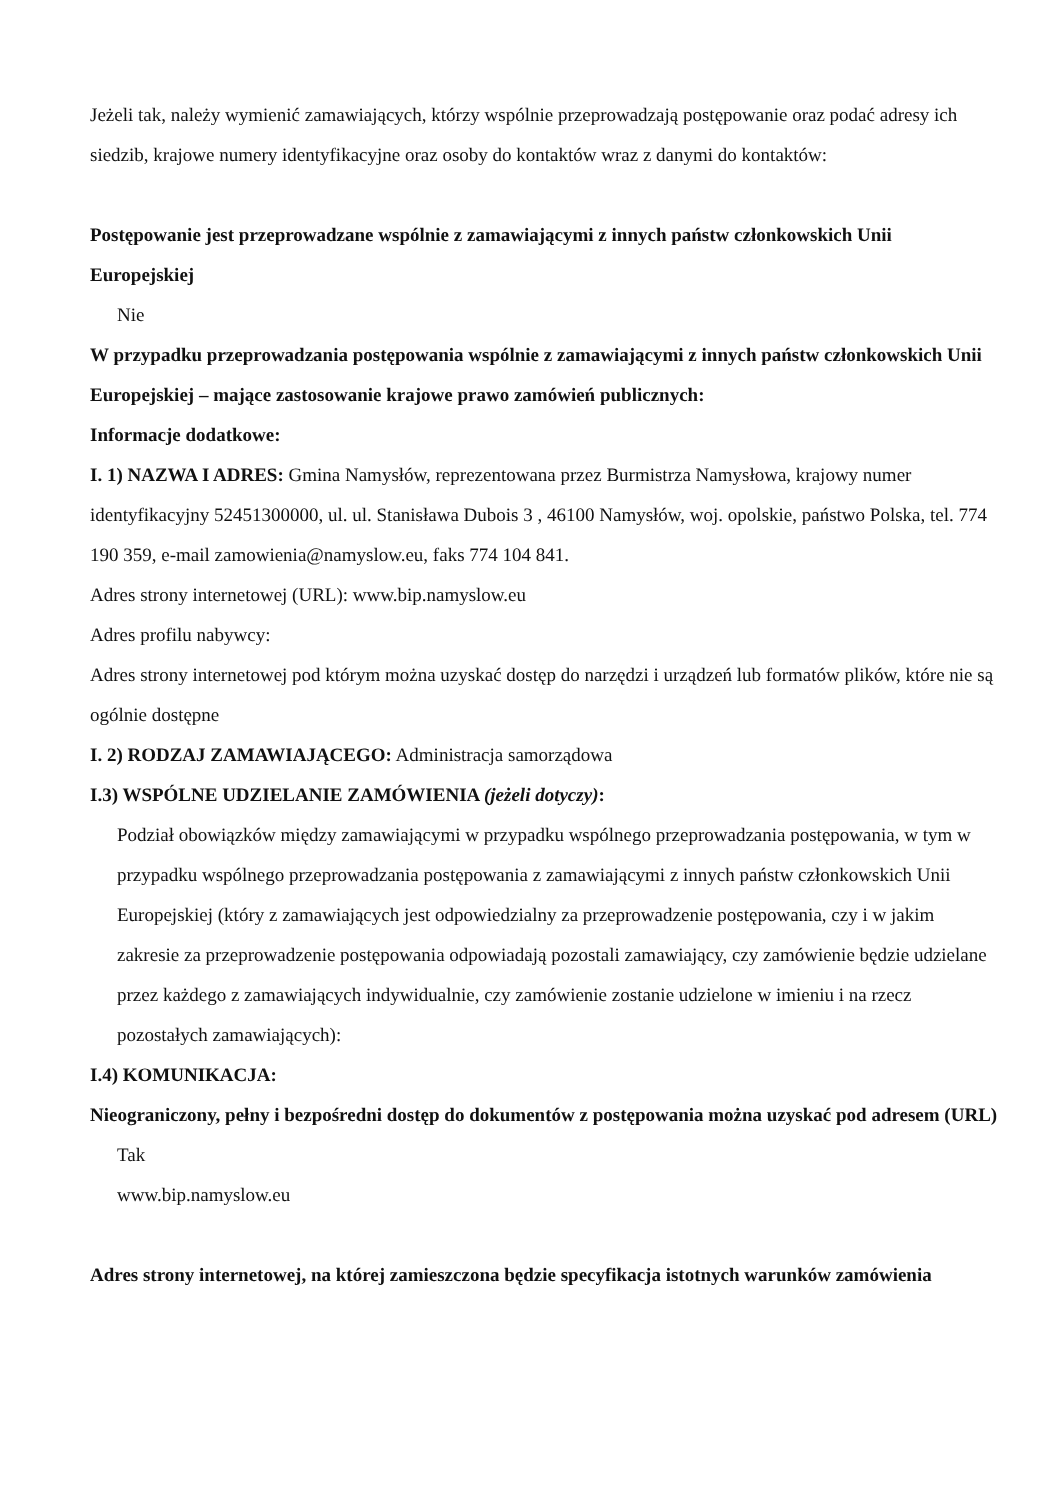Jeżeli tak, należy wymienić zamawiających, którzy wspólnie przeprowadzają postępowanie oraz podać adresy ich siedzib, krajowe numery identyfikacyjne oraz osoby do kontaktów wraz z danymi do kontaktów:
Postępowanie jest przeprowadzane wspólnie z zamawiającymi z innych państw członkowskich Unii Europejskiej
Nie
W przypadku przeprowadzania postępowania wspólnie z zamawiającymi z innych państw członkowskich Unii Europejskiej – mające zastosowanie krajowe prawo zamówień publicznych:
Informacje dodatkowe:
I. 1) NAZWA I ADRES: Gmina Namysłów, reprezentowana przez Burmistrza Namysłowa, krajowy numer identyfikacyjny 52451300000, ul. ul. Stanisława Dubois 3 , 46100 Namysłów, woj. opolskie, państwo Polska, tel. 774 190 359, e-mail zamowienia@namyslow.eu, faks 774 104 841.
Adres strony internetowej (URL): www.bip.namyslow.eu
Adres profilu nabywcy:
Adres strony internetowej pod którym można uzyskać dostęp do narzędzi i urządzeń lub formatów plików, które nie są ogólnie dostępne
I. 2) RODZAJ ZAMAWIAJĄCEGO: Administracja samorządowa
I.3) WSPÓLNE UDZIELANIE ZAMÓWIENIA (jeżeli dotyczy):
Podział obowiązków między zamawiającymi w przypadku wspólnego przeprowadzania postępowania, w tym w przypadku wspólnego przeprowadzania postępowania z zamawiającymi z innych państw członkowskich Unii Europejskiej (który z zamawiających jest odpowiedzialny za przeprowadzenie postępowania, czy i w jakim zakresie za przeprowadzenie postępowania odpowiadają pozostali zamawiający, czy zamówienie będzie udzielane przez każdego z zamawiających indywidualnie, czy zamówienie zostanie udzielone w imieniu i na rzecz pozostałych zamawiających):
I.4) KOMUNIKACJA:
Nieograniczony, pełny i bezpośredni dostęp do dokumentów z postępowania można uzyskać pod adresem (URL)
Tak
www.bip.namyslow.eu
Adres strony internetowej, na której zamieszczona będzie specyfikacja istotnych warunków zamówienia